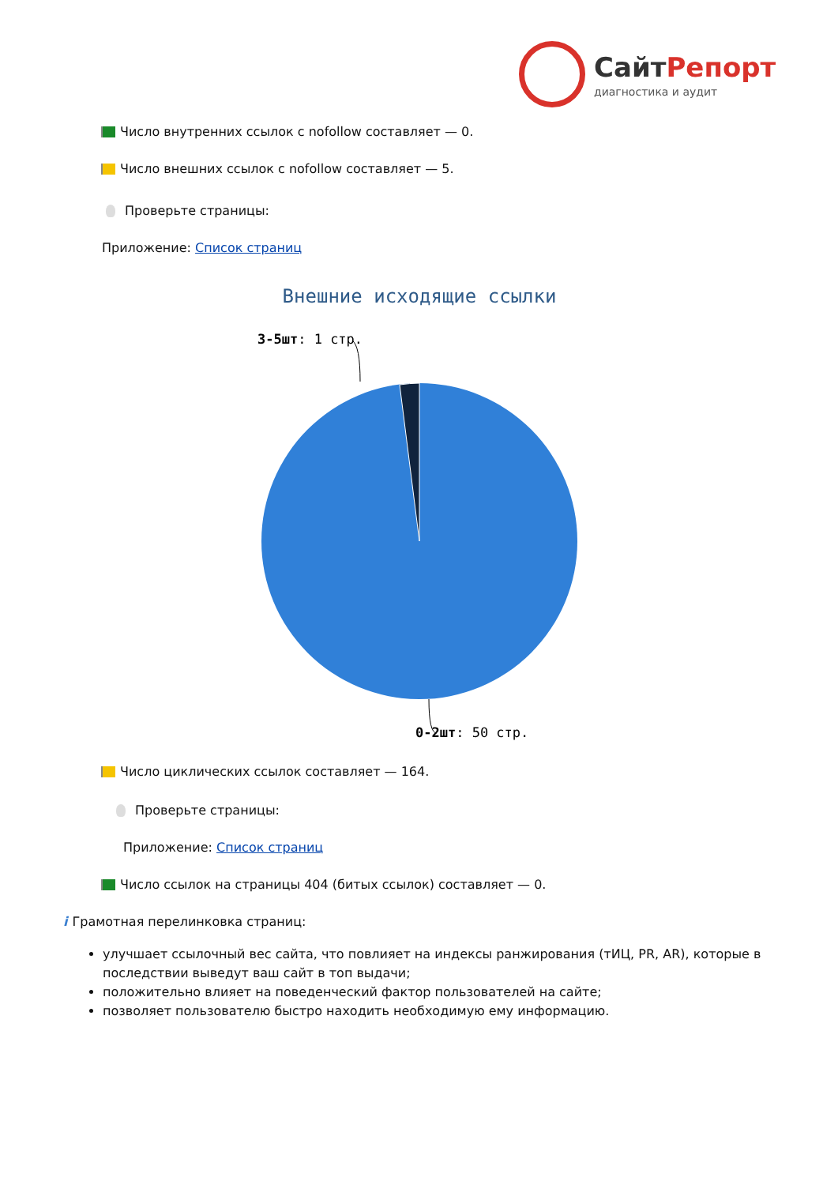СайтРепорт
диагностика и аудит
Число внутренних ссылок с nofollow составляет — 0.
Число внешних ссылок с nofollow составляет — 5.
Проверьте страницы:
Приложение: Список страниц
Внешние исходящие ссылки
3-5шт: 1 стр.
0-2шт: 50 стр.
Число циклических ссылок составляет — 164.
Проверьте страницы:
Приложение: Список страниц
Число ссылок на страницы 404 (битых ссылок) составляет — 0.
i
Грамотная перелинковка страниц:
улучшает ссылочный вес сайта, что повлияет на индексы ранжирования (тИЦ, PR, AR), которые в последствии выведут ваш сайт в топ выдачи;
положительно влияет на поведенческий фактор пользователей на сайте;
позволяет пользователю быстро находить необходимую ему информацию.